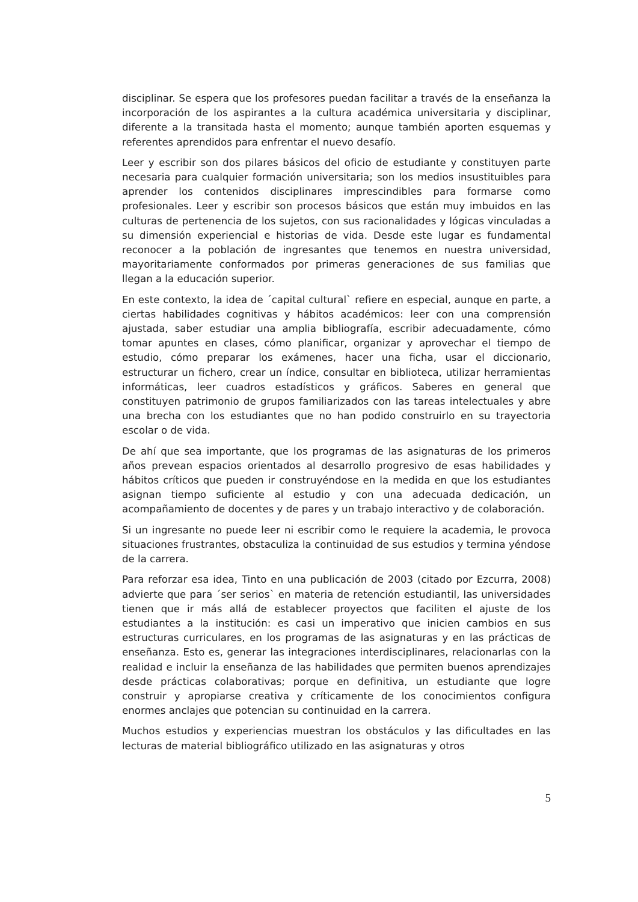disciplinar. Se espera que los profesores puedan facilitar a través de la enseñanza la incorporación de los aspirantes a la cultura académica universitaria y disciplinar, diferente a la transitada hasta el momento; aunque también aporten esquemas y referentes aprendidos para enfrentar el nuevo desafío.
Leer y escribir son dos pilares básicos del oficio de estudiante y constituyen parte necesaria para cualquier formación universitaria; son los medios insustituibles para aprender los contenidos disciplinares imprescindibles para formarse como profesionales. Leer y escribir son procesos básicos que están muy imbuidos en las culturas de pertenencia de los sujetos, con sus racionalidades y lógicas vinculadas a su dimensión experiencial e historias de vida. Desde este lugar es fundamental reconocer a la población de ingresantes que tenemos en nuestra universidad, mayoritariamente conformados por primeras generaciones de sus familias que llegan a la educación superior.
En este contexto, la idea de ´capital cultural` refiere en especial, aunque en parte, a ciertas habilidades cognitivas y hábitos académicos: leer con una comprensión ajustada, saber estudiar una amplia bibliografía, escribir adecuadamente, cómo tomar apuntes en clases, cómo planificar, organizar y aprovechar el tiempo de estudio, cómo preparar los exámenes, hacer una ficha, usar el diccionario, estructurar un fichero, crear un índice, consultar en biblioteca, utilizar herramientas informáticas, leer cuadros estadísticos y gráficos. Saberes en general que constituyen patrimonio de grupos familiarizados con las tareas intelectuales y abre una brecha con los estudiantes que no han podido construirlo en su trayectoria escolar o de vida.
De ahí que sea importante, que los programas de las asignaturas de los primeros años prevean espacios orientados al desarrollo progresivo de esas habilidades y hábitos críticos que pueden ir construyéndose en la medida en que los estudiantes asignan tiempo suficiente al estudio y con una adecuada dedicación, un acompañamiento de docentes y de pares y un trabajo interactivo y de colaboración.
Si un ingresante no puede leer ni escribir como le requiere la academia, le provoca situaciones frustrantes, obstaculiza la continuidad de sus estudios y termina yéndose de la carrera.
Para reforzar esa idea, Tinto en una publicación de 2003 (citado por Ezcurra, 2008) advierte que para ´ser serios` en materia de retención estudiantil, las universidades tienen que ir más allá de establecer proyectos que faciliten el ajuste de los estudiantes a la institución: es casi un imperativo que inicien cambios en sus estructuras curriculares, en los programas de las asignaturas y en las prácticas de enseñanza. Esto es, generar las integraciones interdisciplinares, relacionarlas con la realidad e incluir la enseñanza de las habilidades que permiten buenos aprendizajes desde prácticas colaborativas; porque en definitiva, un estudiante que logre construir y apropiarse creativa y críticamente de los conocimientos configura enormes anclajes que potencian su continuidad en la carrera.
Muchos estudios y experiencias muestran los obstáculos y las dificultades en las lecturas de material bibliográfico utilizado en las asignaturas y otros
5